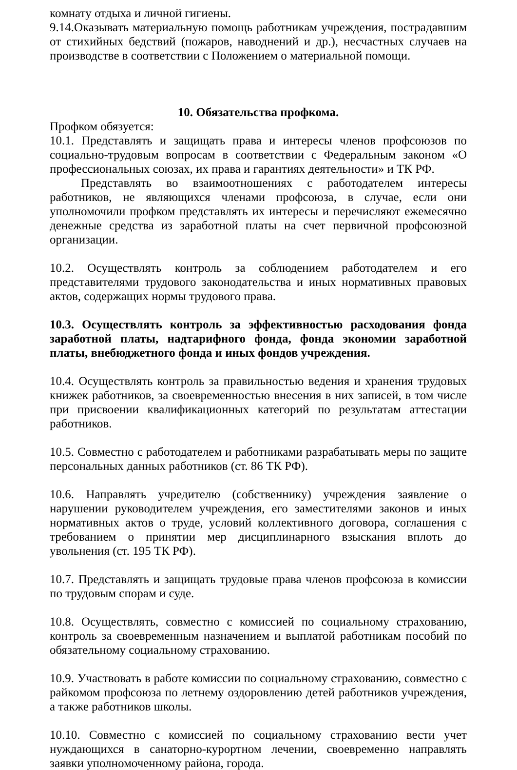комнату отдыха и личной гигиены.
9.14.Оказывать материальную помощь работникам учреждения, пострадавшим от стихийных бедствий (пожаров, наводнений и др.), несчастных случаев на производстве в соответствии с Положением о материальной помощи.
10. Обязательства профкома.
Профком обязуется:
10.1. Представлять и защищать права и интересы членов профсоюзов по социально-трудовым вопросам в соответствии с Федеральным законом «О профессиональных союзах, их права и гарантиях деятельности» и ТК РФ.
Представлять во взаимоотношениях с работодателем интересы работников, не являющихся членами профсоюза, в случае, если они уполномочили профком представлять их интересы и перечисляют ежемесячно денежные средства из заработной платы на счет первичной профсоюзной организации.
10.2. Осуществлять контроль за соблюдением работодателем и его представителями трудового законодательства и иных нормативных правовых актов, содержащих нормы трудового права.
10.3. Осуществлять контроль за эффективностью расходования фонда заработной платы, надтарифного фонда, фонда экономии заработной платы, внебюджетного фонда и иных фондов учреждения.
10.4. Осуществлять контроль за правильностью ведения и хранения трудовых книжек работников, за своевременностью внесения в них записей, в том числе при присвоении квалификационных категорий по результатам аттестации работников.
10.5. Совместно с работодателем и работниками разрабатывать меры по защите персональных данных работников (ст. 86 ТК РФ).
10.6. Направлять учредителю (собственнику) учреждения заявление о нарушении руководителем учреждения, его заместителями законов и иных нормативных актов о труде, условий коллективного договора, соглашения с требованием о принятии мер дисциплинарного взыскания вплоть до увольнения (ст. 195 ТК РФ).
10.7. Представлять и защищать трудовые права членов профсоюза в комиссии по трудовым спорам и суде.
10.8. Осуществлять, совместно с комиссией по социальному страхованию, контроль за своевременным назначением и выплатой работникам пособий по обязательному социальному страхованию.
10.9. Участвовать в работе комиссии по социальному страхованию, совместно с райкомом профсоюза по летнему оздоровлению детей работников учреждения, а также работников школы.
10.10. Совместно с комиссией по социальному страхованию вести учет нуждающихся в санаторно-курортном лечении, своевременно направлять заявки уполномоченному района, города.